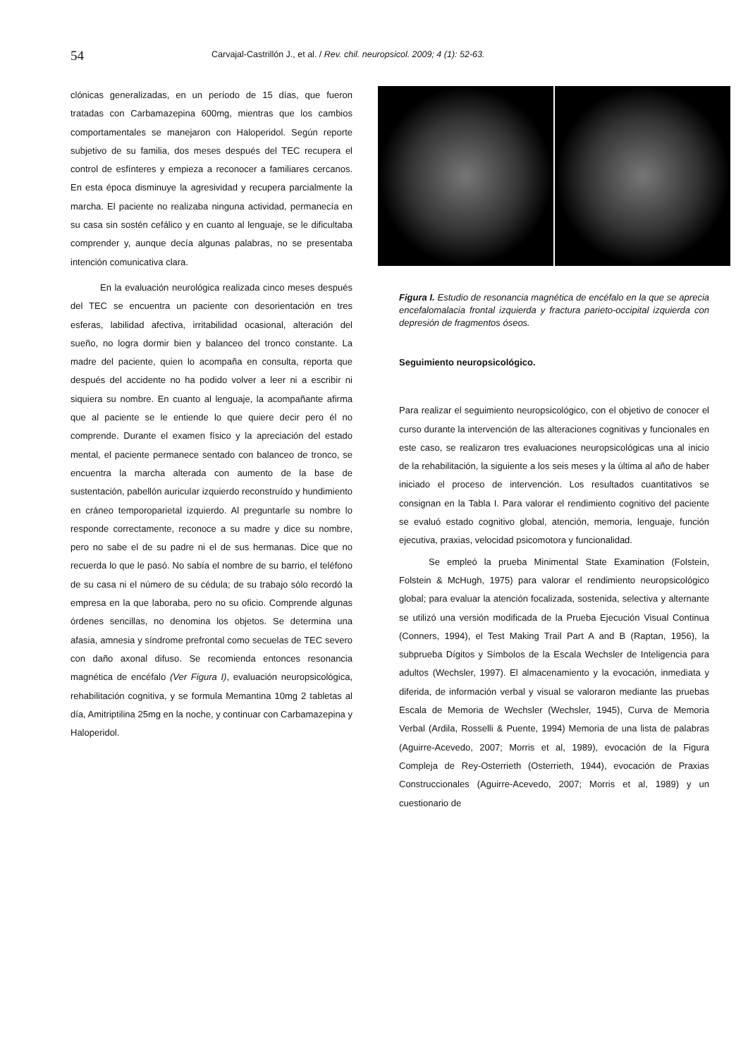54
Carvajal-Castrillón J., et al. / Rev. chil. neuropsicol. 2009; 4 (1): 52-63.
clónicas generalizadas, en un período de 15 días, que fueron tratadas con Carbamazepina 600mg, mientras que los cambios comportamentales se manejaron con Haloperidol. Según reporte subjetivo de su familia, dos meses después del TEC recupera el control de esfínteres y empieza a reconocer a familiares cercanos. En esta época disminuye la agresividad y recupera parcialmente la marcha. El paciente no realizaba ninguna actividad, permanecía en su casa sin sostén cefálico y en cuanto al lenguaje, se le dificultaba comprender y, aunque decía algunas palabras, no se presentaba intención comunicativa clara.
En la evaluación neurológica realizada cinco meses después del TEC se encuentra un paciente con desorientación en tres esferas, labilidad afectiva, irritabilidad ocasional, alteración del sueño, no logra dormir bien y balanceo del tronco constante. La madre del paciente, quien lo acompaña en consulta, reporta que después del accidente no ha podido volver a leer ni a escribir ni siquiera su nombre. En cuanto al lenguaje, la acompañante afirma que al paciente se le entiende lo que quiere decir pero él no comprende. Durante el examen físico y la apreciación del estado mental, el paciente permanece sentado con balanceo de tronco, se encuentra la marcha alterada con aumento de la base de sustentación, pabellón auricular izquierdo reconstruído y hundimiento en cráneo temporoparietal izquierdo. Al preguntarle su nombre lo responde correctamente, reconoce a su madre y dice su nombre, pero no sabe el de su padre ni el de sus hermanas. Dice que no recuerda lo que le pasó. No sabía el nombre de su barrio, el teléfono de su casa ni el número de su cédula; de su trabajo sólo recordó la empresa en la que laboraba, pero no su oficio. Comprende algunas órdenes sencillas, no denomina los objetos. Se determina una afasia, amnesia y síndrome prefrontal como secuelas de TEC severo con daño axonal difuso. Se recomienda entonces resonancia magnética de encéfalo (Ver Figura I), evaluación neuropsicológica, rehabilitación cognitiva, y se formula Memantina 10mg 2 tabletas al día, Amitriptilina 25mg en la noche, y continuar con Carbamazepina y Haloperidol.
Figura I. Estudio de resonancia magnética de encéfalo en la que se aprecia encefalomalacia frontal izquierda y fractura parieto-occipital izquierda con depresión de fragmentos óseos.
Seguimiento neuropsicológico.
Para realizar el seguimiento neuropsicológico, con el objetivo de conocer el curso durante la intervención de las alteraciones cognitivas y funcionales en este caso, se realizaron tres evaluaciones neuropsicológicas una al inicio de la rehabilitación, la siguiente a los seis meses y la última al año de haber iniciado el proceso de intervención. Los resultados cuantitativos se consignan en la Tabla I. Para valorar el rendimiento cognitivo del paciente se evaluó estado cognitivo global, atención, memoria, lenguaje, función ejecutiva, praxias, velocidad psicomotora y funcionalidad.
Se empleó la prueba Minimental State Examination (Folstein, Folstein & McHugh, 1975) para valorar el rendimiento neuropsicológico global; para evaluar la atención focalizada, sostenida, selectiva y alternante se utilizó una versión modificada de la Prueba Ejecución Visual Continua (Conners, 1994), el Test Making Trail Part A and B (Raptan, 1956), la subprueba Dígitos y Símbolos de la Escala Wechsler de Inteligencia para adultos (Wechsler, 1997). El almacenamiento y la evocación, inmediata y diferida, de información verbal y visual se valoraron mediante las pruebas Escala de Memoria de Wechsler (Wechsler, 1945), Curva de Memoria Verbal (Ardila, Rosselli & Puente, 1994) Memoria de una lista de palabras (Aguirre-Acevedo, 2007; Morris et al, 1989), evocación de la Figura Compleja de Rey-Osterrieth (Osterrieth, 1944), evocación de Praxias Construccionales (Aguirre-Acevedo, 2007; Morris et al, 1989) y un cuestionario de